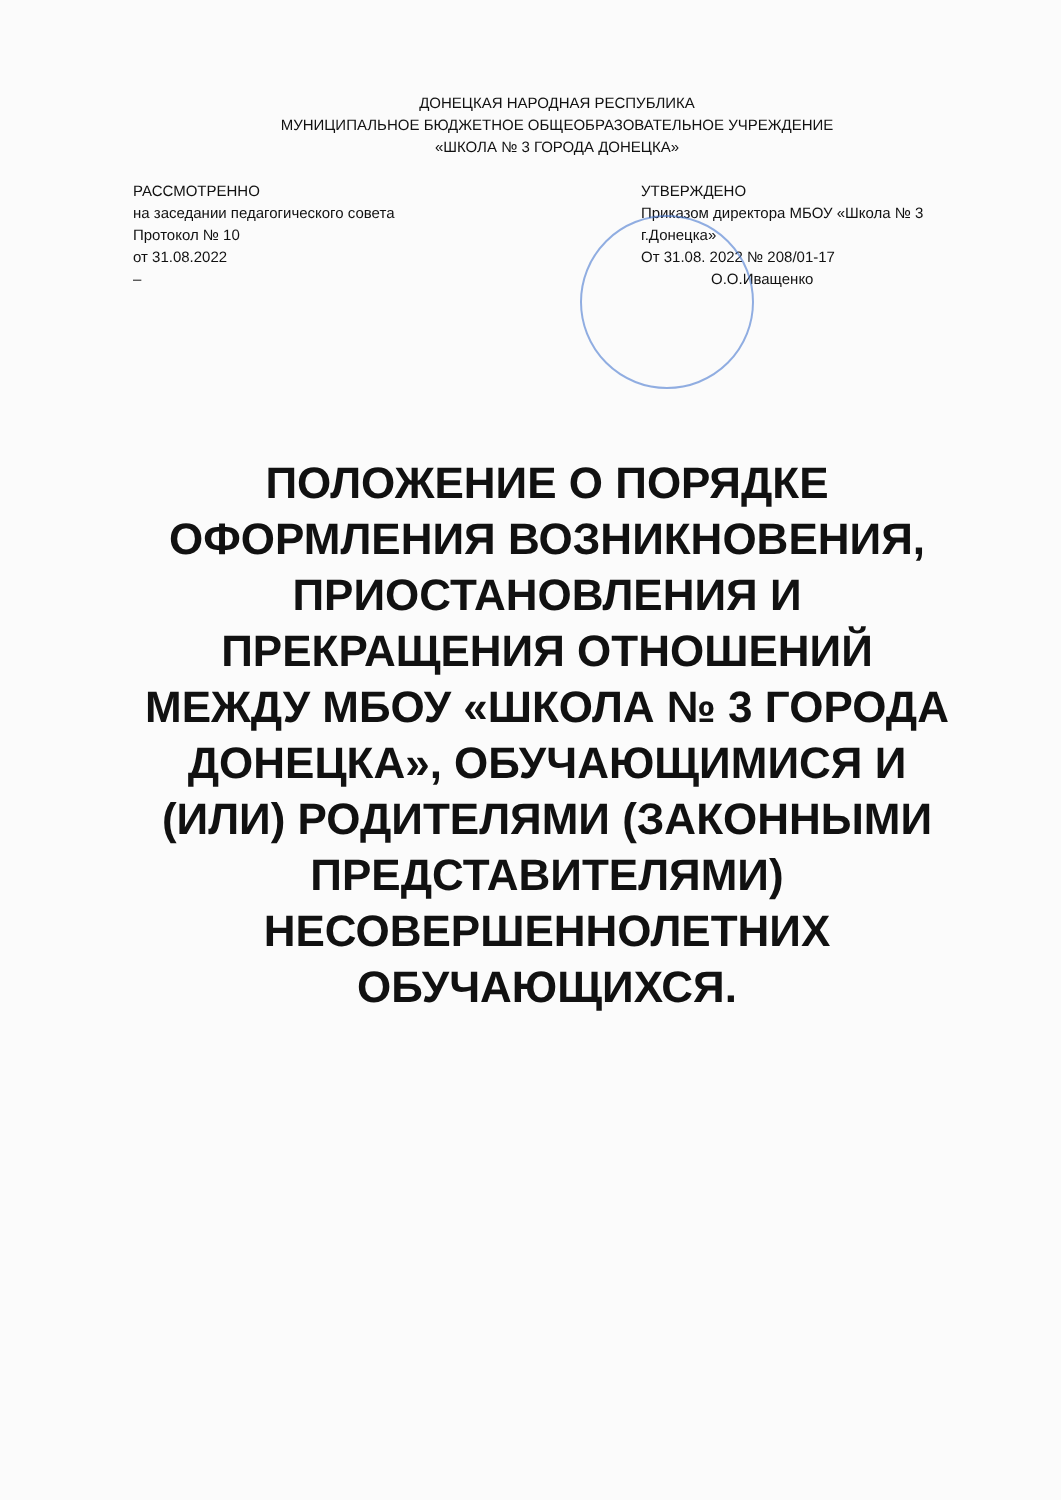ДОНЕЦКАЯ НАРОДНАЯ РЕСПУБЛИКА
МУНИЦИПАЛЬНОЕ БЮДЖЕТНОЕ ОБЩЕОБРАЗОВАТЕЛЬНОЕ УЧРЕЖДЕНИЕ
«ШКОЛА № 3 ГОРОДА ДОНЕЦКА»
РАССМОТРЕННО
на заседании педагогического совета
Протокол № 10
от 31.08.2022
–
УТВЕРЖДЕНО
Приказом директора МБОУ «Школа № 3 г.Донецка»
От 31.08. 2022 № 208/01-17
О.О.Иващенко
ПОЛОЖЕНИЕ О ПОРЯДКЕ ОФОРМЛЕНИЯ ВОЗНИКНОВЕНИЯ, ПРИОСТАНОВЛЕНИЯ И ПРЕКРАЩЕНИЯ ОТНОШЕНИЙ МЕЖДУ МБОУ «ШКОЛА № 3 ГОРОДА ДОНЕЦКА», ОБУЧАЮЩИМИСЯ И (ИЛИ) РОДИТЕЛЯМИ (ЗАКОННЫМИ ПРЕДСТАВИТЕЛЯМИ) НЕСОВЕРШЕННОЛЕТНИХ ОБУЧАЮЩИХСЯ.